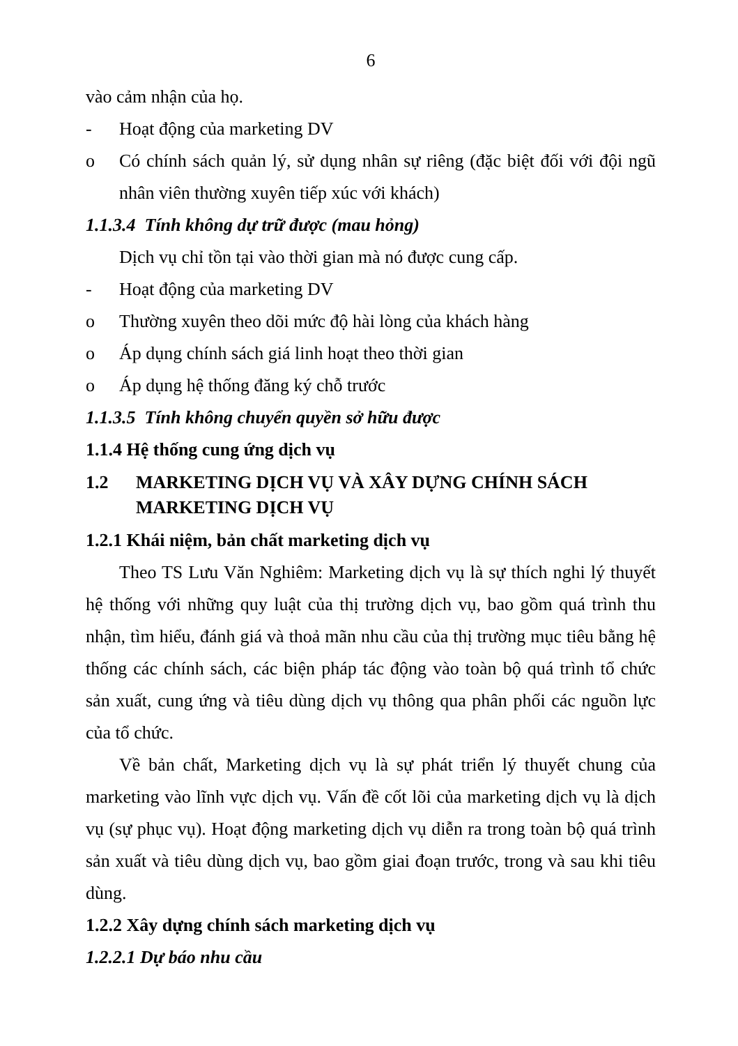6
vào cảm nhận của họ.
- Hoạt động của marketing DV
o Có chính sách quản lý, sử dụng nhân sự riêng (đặc biệt đối với đội ngũ nhân viên thường xuyên tiếp xúc với khách)
1.1.3.4 Tính không dự trữ được (mau hỏng)
Dịch vụ chỉ tồn tại vào thời gian mà nó được cung cấp.
- Hoạt động của marketing DV
o Thường xuyên theo dõi mức độ hài lòng của khách hàng
o Áp dụng chính sách giá linh hoạt theo thời gian
o Áp dụng hệ thống đăng ký chỗ trước
1.1.3.5 Tính không chuyển quyền sở hữu được
1.1.4 Hệ thống cung ứng dịch vụ
1.2 MARKETING DỊCH VỤ VÀ XÂY DỰNG CHÍNH SÁCH MARKETING DỊCH VỤ
1.2.1 Khái niệm, bản chất marketing dịch vụ
Theo TS Lưu Văn Nghiêm: Marketing dịch vụ là sự thích nghi lý thuyết hệ thống với những quy luật của thị trường dịch vụ, bao gồm quá trình thu nhận, tìm hiểu, đánh giá và thoả mãn nhu cầu của thị trường mục tiêu bằng hệ thống các chính sách, các biện pháp tác động vào toàn bộ quá trình tổ chức sản xuất, cung ứng và tiêu dùng dịch vụ thông qua phân phối các nguồn lực của tổ chức.
Về bản chất, Marketing dịch vụ là sự phát triển lý thuyết chung của marketing vào lĩnh vực dịch vụ. Vấn đề cốt lõi của marketing dịch vụ là dịch vụ (sự phục vụ). Hoạt động marketing dịch vụ diễn ra trong toàn bộ quá trình sản xuất và tiêu dùng dịch vụ, bao gồm giai đoạn trước, trong và sau khi tiêu dùng.
1.2.2 Xây dựng chính sách marketing dịch vụ
1.2.2.1 Dự báo nhu cầu